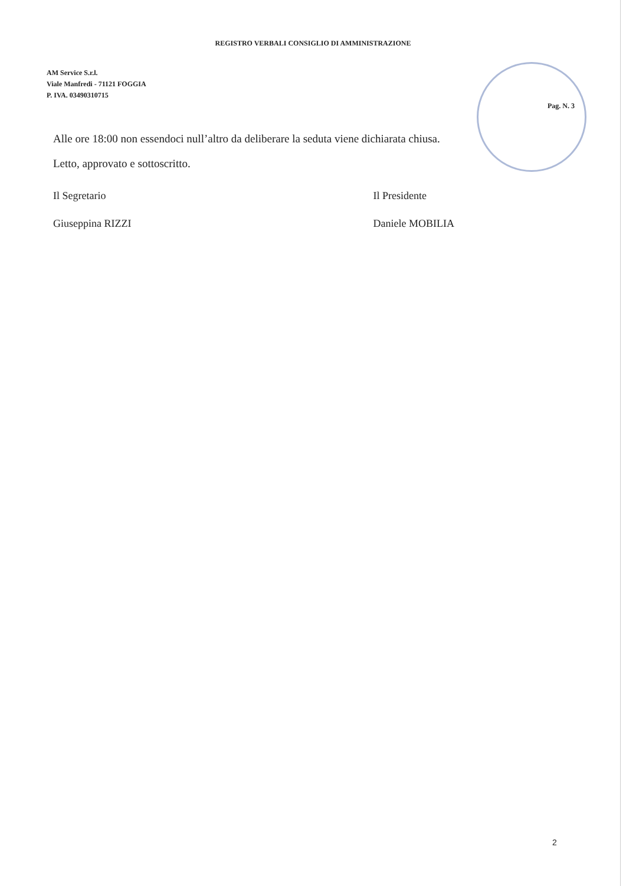REGISTRO VERBALI CONSIGLIO DI AMMINISTRAZIONE
AM Service S.r.l.
Viale Manfredi - 71121 FOGGIA
P. IVA. 03490310715
Pag. N. 3
Alle ore 18:00 non essendoci null’altro da deliberare la seduta viene dichiarata chiusa.
Letto, approvato e sottoscritto.
Il Segretario
Giuseppina RIZZI
Il Presidente
Daniele MOBILIA
2